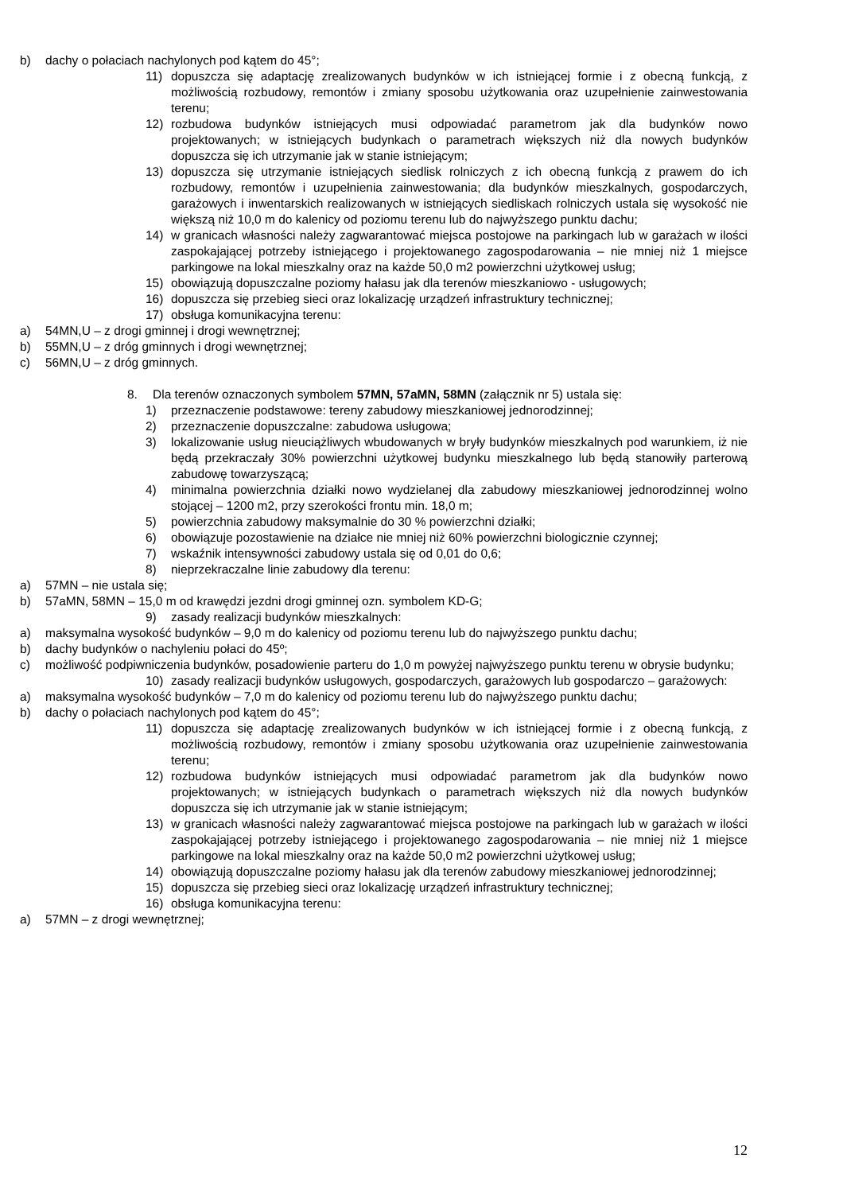b) dachy o połaciach nachylonych pod kątem do 45°;
11) dopuszcza się adaptację zrealizowanych budynków w ich istniejącej formie i z obecną funkcją, z możliwością rozbudowy, remontów i zmiany sposobu użytkowania oraz uzupełnienie zainwestowania terenu;
12) rozbudowa budynków istniejących musi odpowiadać parametrom jak dla budynków nowo projektowanych; w istniejących budynkach o parametrach większych niż dla nowych budynków dopuszcza się ich utrzymanie jak w stanie istniejącym;
13) dopuszcza się utrzymanie istniejących siedlisk rolniczych z ich obecną funkcją z prawem do ich rozbudowy, remontów i uzupełnienia zainwestowania; dla budynków mieszkalnych, gospodarczych, garażowych i inwentarskich realizowanych w istniejących siedliskach rolniczych ustala się wysokość nie większą niż 10,0 m do kalenicy od poziomu terenu lub do najwyższego punktu dachu;
14) w granicach własności należy zagwarantować miejsca postojowe na parkingach lub w garażach w ilości zaspokajającej potrzeby istniejącego i projektowanego zagospodarowania – nie mniej niż 1 miejsce parkingowe na lokal mieszkalny oraz na każde 50,0 m2 powierzchni użytkowej usług;
15) obowiązują dopuszczalne poziomy hałasu jak dla terenów mieszkaniowo - usługowych;
16) dopuszcza się przebieg sieci oraz lokalizację urządzeń infrastruktury technicznej;
17) obsługa komunikacyjna terenu:
a) 54MN,U – z drogi gminnej i drogi wewnętrznej;
b) 55MN,U – z dróg gminnych i drogi wewnętrznej;
c) 56MN,U – z dróg gminnych.
8. Dla terenów oznaczonych symbolem 57MN, 57aMN, 58MN (załącznik nr 5) ustala się:
1) przeznaczenie podstawowe: tereny zabudowy mieszkaniowej jednorodzinnej;
2) przeznaczenie dopuszczalne: zabudowa usługowa;
3) lokalizowanie usług nieuciążliwych wbudowanych w bryły budynków mieszkalnych pod warunkiem, iż nie będą przekraczały 30% powierzchni użytkowej budynku mieszkalnego lub będą stanowiły parterową zabudowę towarzyszącą;
4) minimalna powierzchnia działki nowo wydzielanej dla zabudowy mieszkaniowej jednorodzinnej wolno stojącej – 1200 m2, przy szerokości frontu min. 18,0 m;
5) powierzchnia zabudowy maksymalnie do 30 % powierzchni działki;
6) obowiązuje pozostawienie na działce nie mniej niż 60% powierzchni biologicznie czynnej;
7) wskaźnik intensywności zabudowy ustala się od 0,01 do 0,6;
8) nieprzekraczalne linie zabudowy dla terenu:
a) 57MN – nie ustala się;
b) 57aMN, 58MN – 15,0 m od krawędzi jezdni drogi gminnej ozn. symbolem KD-G;
9) zasady realizacji budynków mieszkalnych:
a) maksymalna wysokość budynków – 9,0 m do kalenicy od poziomu terenu lub do najwyższego punktu dachu;
b) dachy budynków o nachyleniu połaci do 45º;
c) możliwość podpiwniczenia budynków, posadowienie parteru do 1,0 m powyżej najwyższego punktu terenu w obrysie budynku;
10) zasady realizacji budynków usługowych, gospodarczych, garażowych lub gospodarczo – garażowych:
a) maksymalna wysokość budynków – 7,0 m do kalenicy od poziomu terenu lub do najwyższego punktu dachu;
b) dachy o połaciach nachylonych pod kątem do 45°;
11) dopuszcza się adaptację zrealizowanych budynków w ich istniejącej formie i z obecną funkcją, z możliwością rozbudowy, remontów i zmiany sposobu użytkowania oraz uzupełnienie zainwestowania terenu;
12) rozbudowa budynków istniejących musi odpowiadać parametrom jak dla budynków nowo projektowanych; w istniejących budynkach o parametrach większych niż dla nowych budynków dopuszcza się ich utrzymanie jak w stanie istniejącym;
13) w granicach własności należy zagwarantować miejsca postojowe na parkingach lub w garażach w ilości zaspokajającej potrzeby istniejącego i projektowanego zagospodarowania – nie mniej niż 1 miejsce parkingowe na lokal mieszkalny oraz na każde 50,0 m2 powierzchni użytkowej usług;
14) obowiązują dopuszczalne poziomy hałasu jak dla terenów zabudowy mieszkaniowej jednorodzinnej;
15) dopuszcza się przebieg sieci oraz lokalizację urządzeń infrastruktury technicznej;
16) obsługa komunikacyjna terenu:
a) 57MN – z drogi wewnętrznej;
12